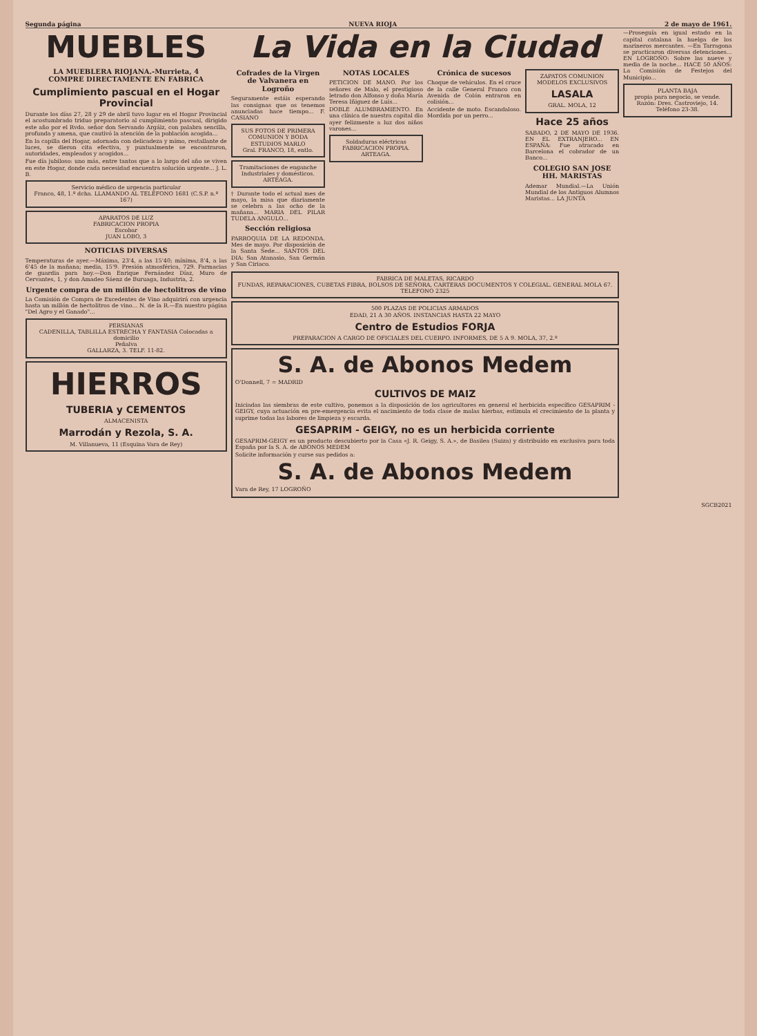Segunda página NUEVA RIOJA 2 de mayo de 1961.
MUEBLES
LA MUEBLERA RIOJANA.-Murrieta, 4
COMPRE DIRECTAMENTE EN FABRICA
Cumplimiento pascual en el Hogar Provincial
Durante los días 27, 28 y 29 de abril tuvo lugar en el Hogar Provincial el acostumbrado triduo preparatorio al cumplimiento pascual, dirigido este año por el Rvdo. señor don Servando Argáiz, con palabra sencilla, profunda y amena, que cautivó la atención de la población acogida...
En la capilla del Hogar, adornada con delicadeza y mimo, restallante de luces, se dieron cita efectiva, y puntualmente se encontraron, autoridades, empleados y acogidos...
Fue día jubiloso: uno más, entre tantos que a lo largo del año se viven en este Hogar, donde cada necesidad encuentra solución urgente... J. L. B.
Servicio médico de urgencia particular
Franco, 48, 1.º dcha. LLAMANDO AL TELEFONO 1681 (C.S.P. n.º 167)
APARATOS DE LUZ
FABRICACION PROPIA
Escobar
JUAN LOBO, 3
NOTICIAS DIVERSAS
Temperaturas de ayer.—Máxima, 23'4, a las 15'40; mínima, 8'4, a las 6'45 de la mañana; media, 15'9. Presión atmosférica, 729. Farmacias de guardia para hoy.—Don Enrique Fernández Díaz, Muro de Cervantes, 1, y don Amadeo Sáenz de Buruaga, Industria, 2.
Urgente compra de un millón de hectolitros de vino
La Comisión de Compra de Excedentes de Vino adquirirá con urgencia hasta un millón de hectolitros de vino... N. de la R.—En nuestro página "Del Agro y el Ganado"...
PERSIANAS
CADENILLA, TABLILLA ESTRECHA Y FANTASIA Colocadas a domicilio
Peñalva
GALLARZA, 3. TELF. 11-82.
HIERROS
TUBERIA y CEMENTOS
ALMACENISTA
Marrodán y Rezola, S. A.
M. Villanueva, 11 (Esquina Vara de Rey)
La Vida en la Ciudad
Cofrades de la Virgen de Valvanera en Logroño
Seguramente estáis esperando las consignas que os tenemos anunciadas hace tiempo... F. CASIANO
SUS FOTOS DE PRIMERA COMUNION Y BODA
ESTUDIOS MARLO
Gral. FRANCO, 18, entlo.
Tramitaciones de enganche
Industriales y domésticos. ARTEAGA.
† Durante todo el actual mes de mayo, la misa que diariamente se celebra a las ocho de la mañana... MARIA DEL PILAR TUDELA ANGULO...
Sección religiosa
PARROQUIA DE LA REDONDA. Mes de mayo. Por disposición de la Santa Sede... SANTOS DEL DIA: San Atanasio, San Germán y San Ciriaco.
NOTAS LOCALES
PETICION DE MANO. Por los señores de Malo, el prestigioso letrado don Alfonso y doña María Teresa Iñiguez de Luis...
DOBLE ALUMBRAMIENTO. En una clínica de nuestra capital dio ayer felizmente a luz dos niños varones...
Soldaduras eléctricas
FABRICACION PROPIA. ARTEAGA.
Crónica de sucesos
Choque de vehículos. En el cruce de la calle General Franco con Avenida de Colón entraron en colisión...
Accidente de moto. Escandaloso. Mordida por un perro...
ZAPATOS COMUNION MODELOS EXCLUSIVOS
LASALA
GRAL. MOLA, 12
Hace 25 años
SABADO, 2 DE MAYO DE 1936. EN EL EXTRANJERO... EN ESPAÑA: Fue atracado en Barcelona el cobrador de un Banco...
COLEGIO SAN JOSE HH. MARISTAS
Ademar Mundial.—La Unión Mundial de los Antiguos Alumnos Maristas... LA JUNTA
FABRICA DE MALETAS, RICARDO
FUNDAS, REPARACIONES, CUBETAS FIBRA, BOLSOS DE SEÑORA, CARTERAS DOCUMENTOS Y COLEGIAL. GENERAL MOLA 67. TELEFONO 2325
500 PLAZAS DE POLICIAS ARMADOS
EDAD, 21 A 30 AÑOS. INSTANCIAS HASTA 22 MAYO
Centro de Estudios FORJA
PREPARACION A CARGO DE OFICIALES DEL CUERPO. INFORMES, DE 5 A 9. MOLA, 37, 2.º
S. A. de Abonos Medem
O'Donnell, 7 = MADRID
CULTIVOS DE MAIZ
Iniciadas las siembras de este cultivo, ponemos a la disposición de los agricultores en general el herbicida específico GESAPRIM - GEIGY, cuya actuación en pre-emergencia evita el nacimiento de toda clase de malas hierbas, estimula el crecimiento de la planta y suprime todas las labores de limpieza y escarda.
GESAPRIM - GEIGY, no es un herbicida corriente
GESAPRIM-GEIGY es un producto descubierto por la Casa «J. R. Geigy, S. A.», de Basilea (Suiza) y distribuído en exclusiva para toda España por la S. A. de ABONOS MEDEM
Solicite información y curse sus pedidos a:
S. A. de Abonos Medem
Vara de Rey, 17 LOGROÑO
—Proseguía en igual estado en la capital catalana la huelga de los marineros mercantes. —En Tarragona se practicaron diversas detenciones... EN LOGROÑO: Sobre las nueve y media de la noche... HACE 50 AÑOS: La Comisión de Festejos del Municipio...
PLANTA BAJA
propia para negocio, se vende. Razón: Dres. Castroviejo, 14. Teléfono 23-38.
SGCB2021